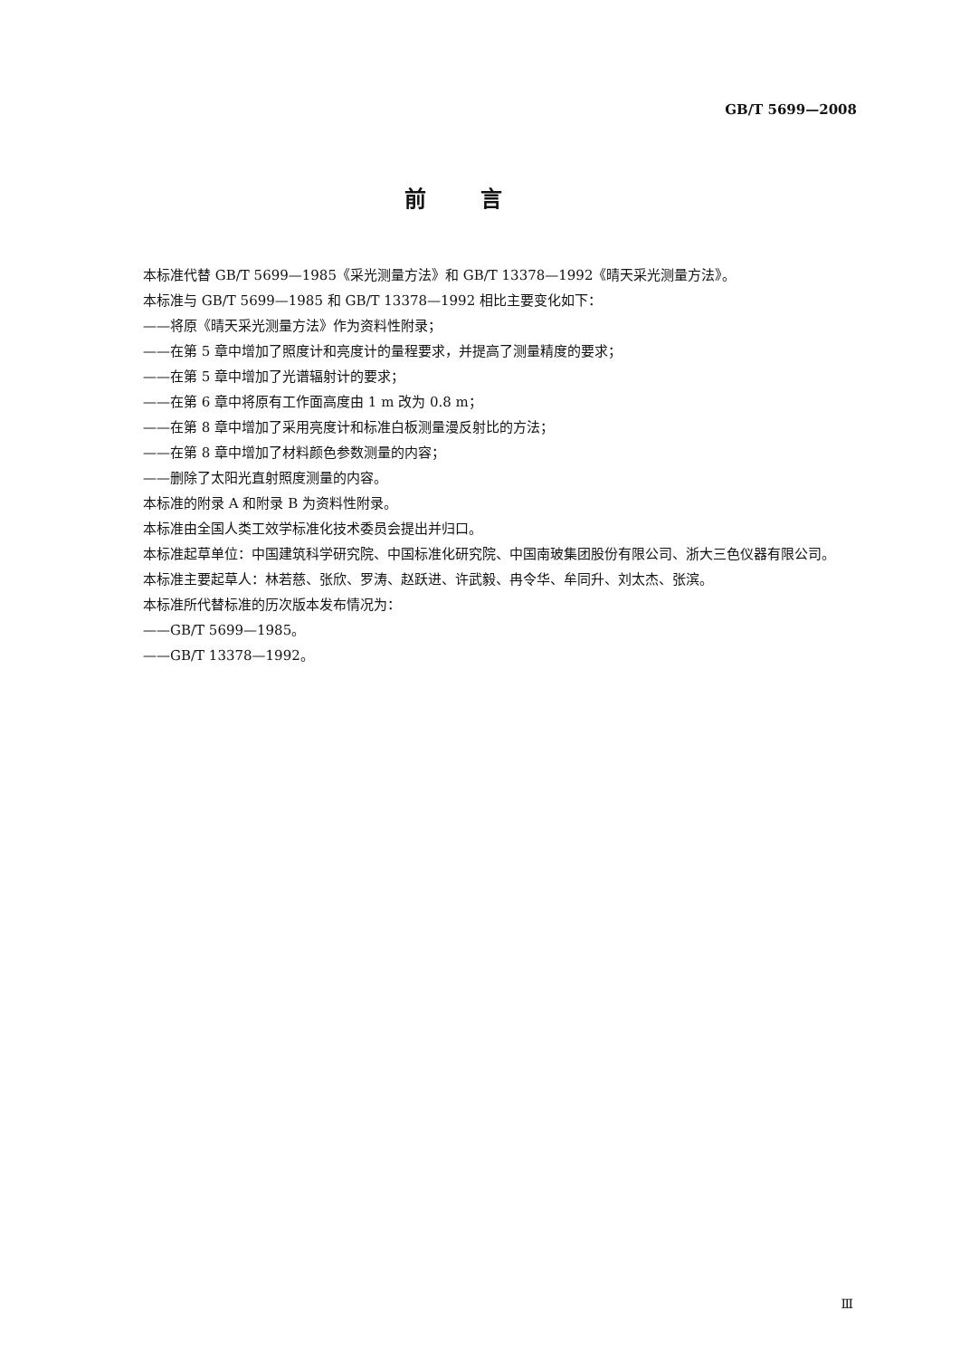GB/T 5699—2008
前言
本标准代替 GB/T 5699—1985《采光测量方法》和 GB/T 13378—1992《晴天采光测量方法》。
本标准与 GB/T 5699—1985 和 GB/T 13378—1992 相比主要变化如下：
——将原《晴天采光测量方法》作为资料性附录；
——在第 5 章中增加了照度计和亮度计的量程要求，并提高了测量精度的要求；
——在第 5 章中增加了光谱辐射计的要求；
——在第 6 章中将原有工作面高度由 1 m 改为 0.8 m；
——在第 8 章中增加了采用亮度计和标准白板测量漫反射比的方法；
——在第 8 章中增加了材料颜色参数测量的内容；
——删除了太阳光直射照度测量的内容。
本标准的附录 A 和附录 B 为资料性附录。
本标准由全国人类工效学标准化技术委员会提出并归口。
本标准起草单位：中国建筑科学研究院、中国标准化研究院、中国南玻集团股份有限公司、浙大三色仪器有限公司。
本标准主要起草人：林若慈、张欣、罗涛、赵跃进、许武毅、冉令华、牟同升、刘太杰、张滨。
本标准所代替标准的历次版本发布情况为：
——GB/T 5699—1985。
——GB/T 13378—1992。
Ⅲ